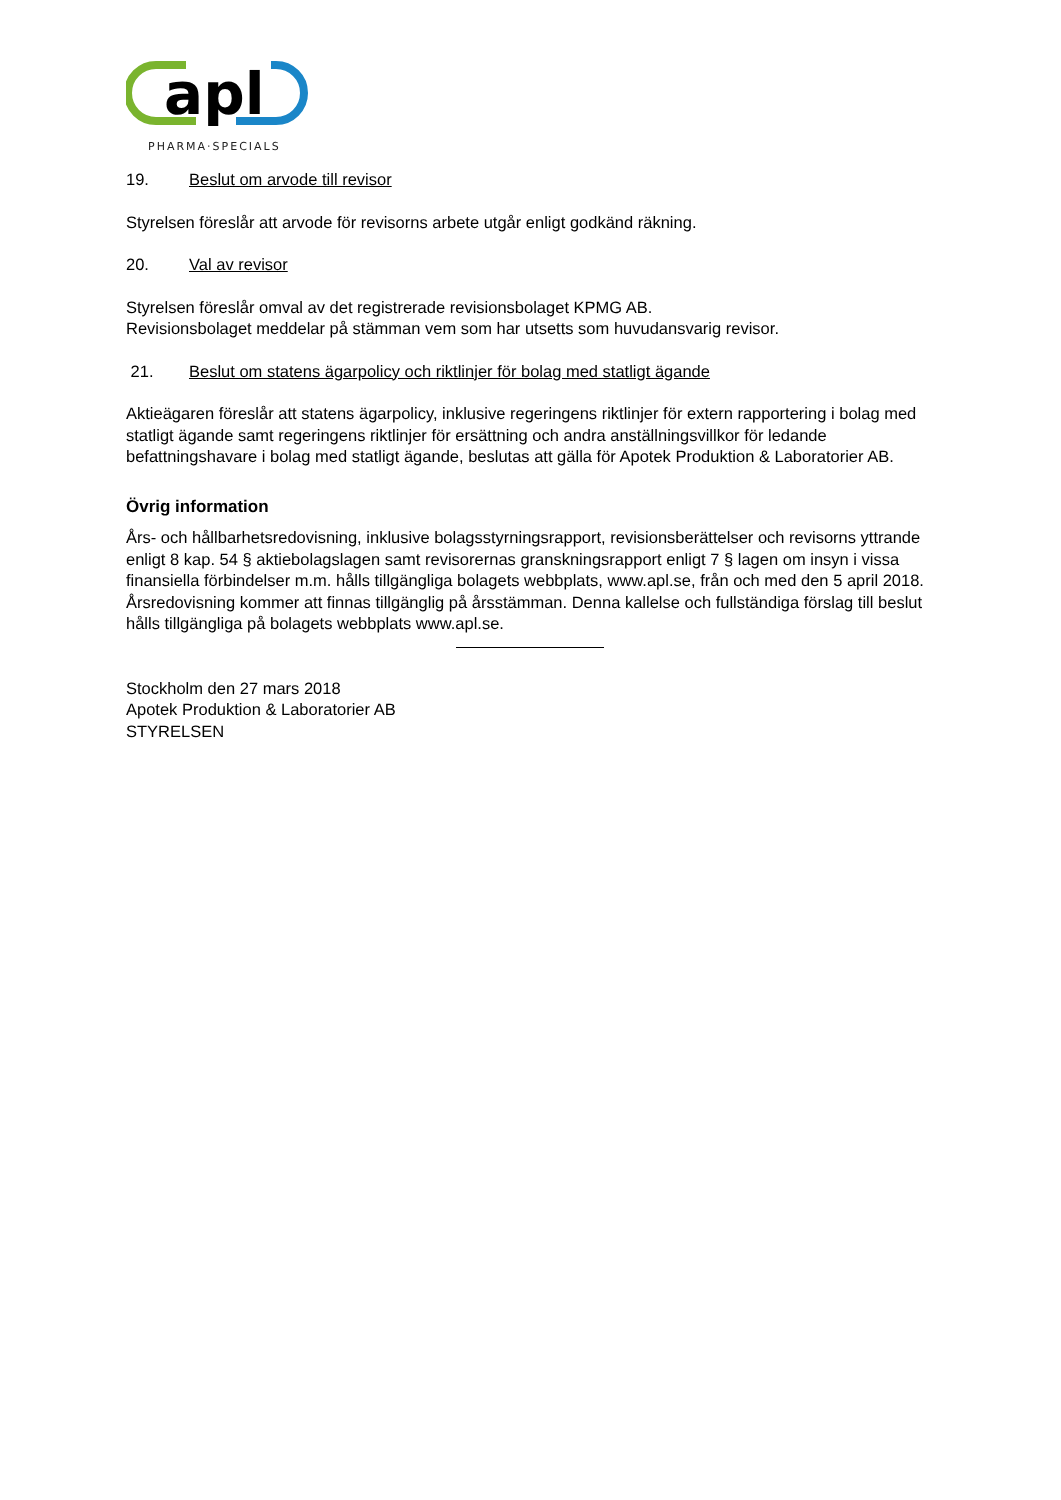apl
PHARMA·SPECIALS
19. Beslut om arvode till revisor
Styrelsen föreslår att arvode för revisorns arbete utgår enligt godkänd räkning.
20. Val av revisor
Styrelsen föreslår omval av det registrerade revisionsbolaget KPMG AB.
Revisionsbolaget meddelar på stämman vem som har utsetts som huvudansvarig revisor.
21. Beslut om statens ägarpolicy och riktlinjer för bolag med statligt ägande
Aktieägaren föreslår att statens ägarpolicy, inklusive regeringens riktlinjer för extern rapportering i bolag med statligt ägande samt regeringens riktlinjer för ersättning och andra anställningsvillkor för ledande befattningshavare i bolag med statligt ägande, beslutas att gälla för Apotek Produktion & Laboratorier AB.
Övrig information
Års- och hållbarhetsredovisning, inklusive bolagsstyrningsrapport, revisionsberättelser och revisorns yttrande enligt 8 kap. 54 § aktiebolagslagen samt revisorernas granskningsrapport enligt 7 § lagen om insyn i vissa finansiella förbindelser m.m. hålls tillgängliga bolagets webbplats, www.apl.se, från och med den 5 april 2018. Årsredovisning kommer att finnas tillgänglig på årsstämman. Denna kallelse och fullständiga förslag till beslut hålls tillgängliga på bolagets webbplats www.apl.se.
Stockholm den 27 mars 2018
Apotek Produktion & Laboratorier AB
STYRELSEN